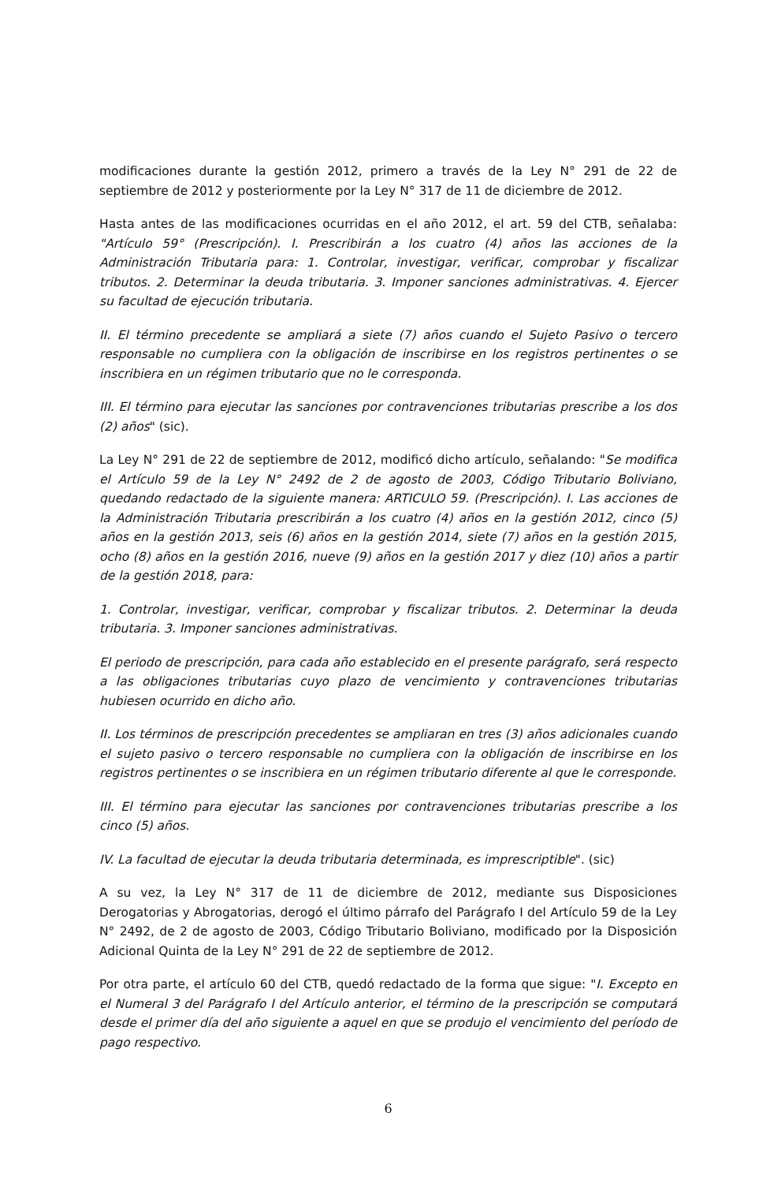modificaciones durante la gestión 2012, primero a través de la Ley N° 291 de 22 de septiembre de 2012 y posteriormente por la Ley N° 317 de 11 de diciembre de 2012.
Hasta antes de las modificaciones ocurridas en el año 2012, el art. 59 del CTB, señalaba: "Artículo 59° (Prescripción). I. Prescribirán a los cuatro (4) años las acciones de la Administración Tributaria para: 1. Controlar, investigar, verificar, comprobar y fiscalizar tributos. 2. Determinar la deuda tributaria. 3. Imponer sanciones administrativas. 4. Ejercer su facultad de ejecución tributaria.
II. El término precedente se ampliará a siete (7) años cuando el Sujeto Pasivo o tercero responsable no cumpliera con la obligación de inscribirse en los registros pertinentes o se inscribiera en un régimen tributario que no le corresponda.
III. El término para ejecutar las sanciones por contravenciones tributarias prescribe a los dos (2) años" (sic).
La Ley N° 291 de 22 de septiembre de 2012, modificó dicho artículo, señalando: "Se modifica el Artículo 59 de la Ley N° 2492 de 2 de agosto de 2003, Código Tributario Boliviano, quedando redactado de la siguiente manera: ARTICULO 59. (Prescripción). I. Las acciones de la Administración Tributaria prescribirán a los cuatro (4) años en la gestión 2012, cinco (5) años en la gestión 2013, seis (6) años en la gestión 2014, siete (7) años en la gestión 2015, ocho (8) años en la gestión 2016, nueve (9) años en la gestión 2017 y diez (10) años a partir de la gestión 2018, para:
1. Controlar, investigar, verificar, comprobar y fiscalizar tributos. 2. Determinar la deuda tributaria. 3. Imponer sanciones administrativas.
El periodo de prescripción, para cada año establecido en el presente parágrafo, será respecto a las obligaciones tributarias cuyo plazo de vencimiento y contravenciones tributarias hubiesen ocurrido en dicho año.
II. Los términos de prescripción precedentes se ampliaran en tres (3) años adicionales cuando el sujeto pasivo o tercero responsable no cumpliera con la obligación de inscribirse en los registros pertinentes o se inscribiera en un régimen tributario diferente al que le corresponde.
III. El término para ejecutar las sanciones por contravenciones tributarias prescribe a los cinco (5) años.
IV. La facultad de ejecutar la deuda tributaria determinada, es imprescriptible". (sic)
A su vez, la Ley N° 317 de 11 de diciembre de 2012, mediante sus Disposiciones Derogatorias y Abrogatorias, derogó el último párrafo del Parágrafo I del Artículo 59 de la Ley N° 2492, de 2 de agosto de 2003, Código Tributario Boliviano, modificado por la Disposición Adicional Quinta de la Ley N° 291 de 22 de septiembre de 2012.
Por otra parte, el artículo 60 del CTB, quedó redactado de la forma que sigue: "I. Excepto en el Numeral 3 del Parágrafo I del Artículo anterior, el término de la prescripción se computará desde el primer día del año siguiente a aquel en que se produjo el vencimiento del período de pago respectivo.
6